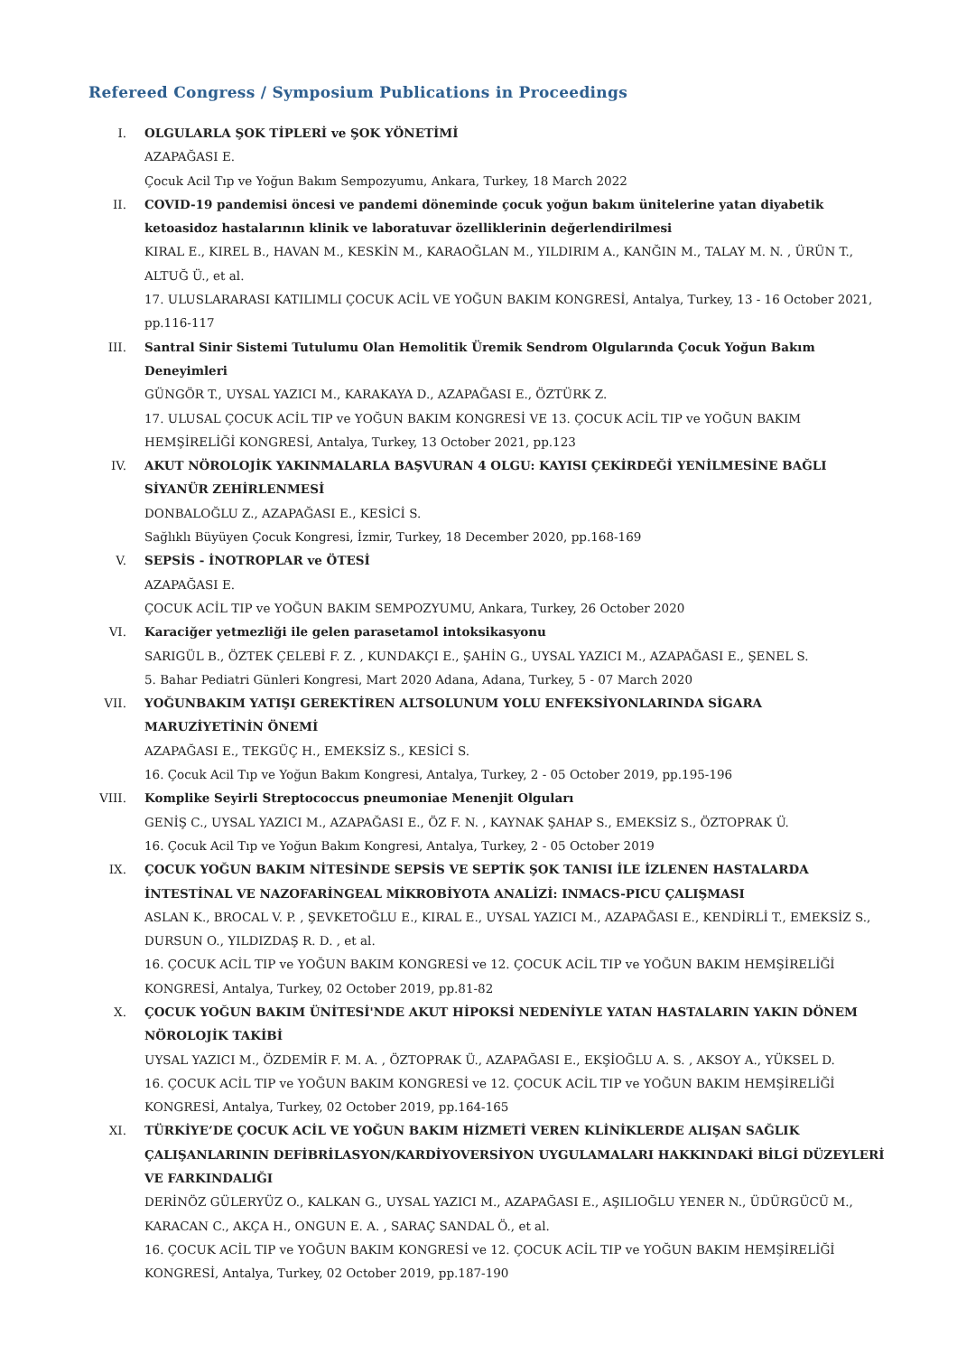Refereed Congress / Symposium Publications in Proceedings
I. OLGULARLA ŞOK TİPLERİ ve ŞOK YÖNETİMİ
AZAPAĞASI E.
Çocuk Acil Tıp ve Yoğun Bakım Sempozyumu, Ankara, Turkey, 18 March 2022
II. COVID-19 pandemisi öncesi ve pandemi döneminde çocuk yoğun bakım ünitelerine yatan diyabetik ketoasidoz hastalarının klinik ve laboratuvar özelliklerinin değerlendirilmesi
KIRAL E., KIREL B., HAVAN M., KESKİN M., KARAOĞLAN M., YILDIRIM A., KANĞIN M., TALAY M. N. , ÜRÜN T., ALTUĞ Ü., et al.
17. ULUSLARARASI KATILIMLI ÇOCUK ACİL VE YOĞUN BAKIM KONGRESİ, Antalya, Turkey, 13 - 16 October 2021, pp.116-117
III. Santral Sinir Sistemi Tutulumu Olan Hemolitik Üremik Sendrom Olgularında Çocuk Yoğun Bakım Deneyimleri
GÜNGÖR T., UYSAL YAZICI M., KARAKAYA D., AZAPAĞASI E., ÖZTÜRK Z.
17. ULUSAL ÇOCUK ACİL TIP ve YOĞUN BAKIM KONGRESİ VE 13. ÇOCUK ACİL TIP ve YOĞUN BAKIM HEMŞİRELİĞİ KONGRESİ, Antalya, Turkey, 13 October 2021, pp.123
IV. AKUT NÖROLOJİK YAKINMALARLA BAŞVURAN 4 OLGU: KAYISI ÇEKİRDEĞİ YENİLMESİNE BAĞLI SİYANÜR ZEHİRLENMESİ
DONBALOĞLU Z., AZAPAĞASI E., KESİCİ S.
Sağlıklı Büyüyen Çocuk Kongresi, İzmir, Turkey, 18 December 2020, pp.168-169
V. SEPSİS - İNOTROPLAR ve ÖTESİ
AZAPAĞASI E.
ÇOCUK ACİL TIP ve YOĞUN BAKIM SEMPOZYUMU, Ankara, Turkey, 26 October 2020
VI. Karaciğer yetmezliği ile gelen parasetamol intoksikasyonu
SARIGÜL B., ÖZTEK ÇELEBİ F. Z. , KUNDAKÇI E., ŞAHİN G., UYSAL YAZICI M., AZAPAĞASI E., ŞENEL S.
5. Bahar Pediatri Günleri Kongresi, Mart 2020 Adana, Adana, Turkey, 5 - 07 March 2020
VII. YOĞUNBAKIM YATIŞI GEREKTİREN ALTSOLUNUM YOLU ENFEKSİYONLARINDA SİGARA MARUZİYETİNİN ÖNEMİ
AZAPAĞASI E., TEKGÜÇ H., EMEKSİZ S., KESİCİ S.
16. Çocuk Acil Tıp ve Yoğun Bakım Kongresi, Antalya, Turkey, 2 - 05 October 2019, pp.195-196
VIII. Komplike Seyirli Streptococcus pneumoniae Menenjit Olguları
GENİŞ C., UYSAL YAZICI M., AZAPAĞASI E., ÖZ F. N. , KAYNAK ŞAHAP S., EMEKSİZ S., ÖZTOPRAK Ü.
16. Çocuk Acil Tıp ve Yoğun Bakım Kongresi, Antalya, Turkey, 2 - 05 October 2019
IX. ÇOCUK YOĞUN BAKIM NİTESİNDE SEPSİS VE SEPTİK ŞOK TANISI İLE İZLENEN HASTALARDA İNTESTİNAL VE NAZOFARİNGEAL MİKROBİYOTA ANALİZİ: INMACS-PICU ÇALIŞMASI
ASLAN K., BROCAL V. P. , ŞEVKETOĞLU E., KIRAL E., UYSAL YAZICI M., AZAPAĞASI E., KENDİRLİ T., EMEKSİZ S., DURSUN O., YILDIZDAŞ R. D. , et al.
16. ÇOCUK ACİL TIP ve YOĞUN BAKIM KONGRESİ ve 12. ÇOCUK ACİL TIP ve YOĞUN BAKIM HEMŞİRELİĞİ KONGRESİ, Antalya, Turkey, 02 October 2019, pp.81-82
X. ÇOCUK YOĞUN BAKIM ÜNİTESİ'NDE AKUT HİPOKSİ NEDENİYLE YATAN HASTALARIN YAKIN DÖNEM NÖROLOJİK TAKİBİ
UYSAL YAZICI M., ÖZDEMİR F. M. A. , ÖZTOPRAK Ü., AZAPAĞASI E., EKŞİOĞLU A. S. , AKSOY A., YÜKSEL D.
16. ÇOCUK ACİL TIP ve YOĞUN BAKIM KONGRESİ ve 12. ÇOCUK ACİL TIP ve YOĞUN BAKIM HEMŞİRELİĞİ KONGRESİ, Antalya, Turkey, 02 October 2019, pp.164-165
XI. TÜRKİYE’DE ÇOCUK ACİL VE YOĞUN BAKIM HİZMETİ VEREN KLİNİKLERDE ALIŞAN SAĞLIK ÇALIŞANLARININ DEFİBRİLASYON/KARDİYOVERSİYON UYGULAMALARI HAKKINDAKİ BİLGİ DÜZEYLERİ VE FARKINDALIĞI
DERİNÖZ GÜLERYÜZ O., KALKAN G., UYSAL YAZICI M., AZAPAĞASI E., AŞILIOĞLU YENER N., ÜDÜRGÜCÜ M., KARACAN C., AKÇA H., ONGUN E. A. , SARAÇ SANDAL Ö., et al.
16. ÇOCUK ACİL TIP ve YOĞUN BAKIM KONGRESİ ve 12. ÇOCUK ACİL TIP ve YOĞUN BAKIM HEMŞİRELİĞİ KONGRESİ, Antalya, Turkey, 02 October 2019, pp.187-190